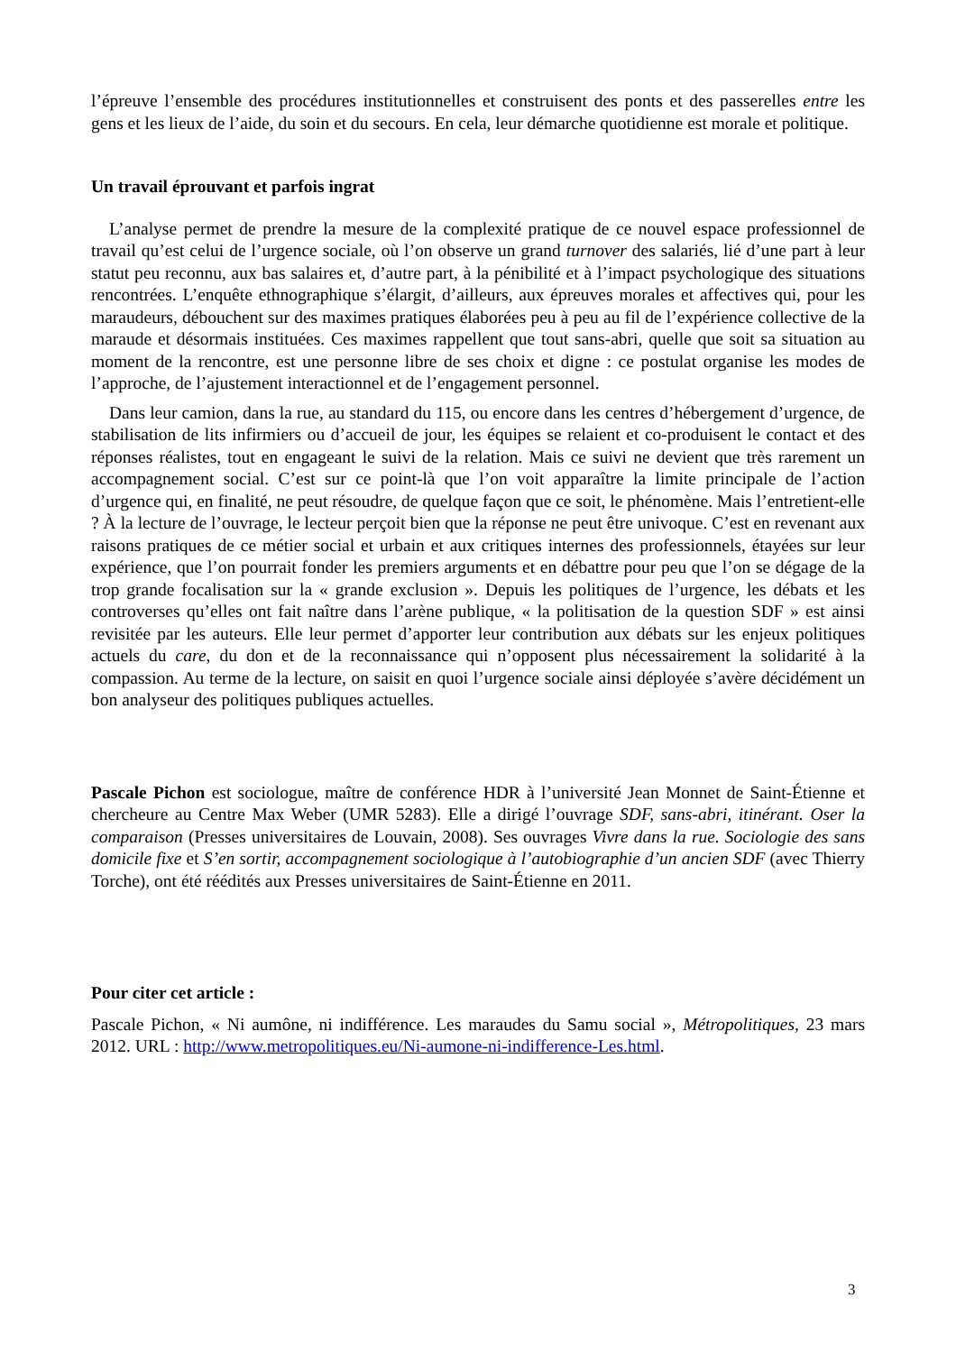l’épreuve l’ensemble des procédures institutionnelles et construisent des ponts et des passerelles entre les gens et les lieux de l’aide, du soin et du secours. En cela, leur démarche quotidienne est morale et politique.
Un travail éprouvant et parfois ingrat
L’analyse permet de prendre la mesure de la complexité pratique de ce nouvel espace professionnel de travail qu’est celui de l’urgence sociale, où l’on observe un grand turnover des salariés, lié d’une part à leur statut peu reconnu, aux bas salaires et, d’autre part, à la pénibilité et à l’impact psychologique des situations rencontrées. L’enquête ethnographique s’élargit, d’ailleurs, aux épreuves morales et affectives qui, pour les maraudeurs, débouchent sur des maximes pratiques élaborées peu à peu au fil de l’expérience collective de la maraude et désormais instituées. Ces maximes rappellent que tout sans-abri, quelle que soit sa situation au moment de la rencontre, est une personne libre de ses choix et digne : ce postulat organise les modes de l’approche, de l’ajustement interactionnel et de l’engagement personnel.
Dans leur camion, dans la rue, au standard du 115, ou encore dans les centres d’hébergement d’urgence, de stabilisation de lits infirmiers ou d’accueil de jour, les équipes se relaient et co-produisent le contact et des réponses réalistes, tout en engageant le suivi de la relation. Mais ce suivi ne devient que très rarement un accompagnement social. C’est sur ce point-là que l’on voit apparaître la limite principale de l’action d’urgence qui, en finalité, ne peut résoudre, de quelque façon que ce soit, le phénomène. Mais l’entretient-elle ? À la lecture de l’ouvrage, le lecteur perçoit bien que la réponse ne peut être univoque. C’est en revenant aux raisons pratiques de ce métier social et urbain et aux critiques internes des professionnels, étayées sur leur expérience, que l’on pourrait fonder les premiers arguments et en débattre pour peu que l’on se dégage de la trop grande focalisation sur la « grande exclusion ». Depuis les politiques de l’urgence, les débats et les controverses qu’elles ont fait naître dans l’arène publique, « la politisation de la question SDF » est ainsi revisitée par les auteurs. Elle leur permet d’apporter leur contribution aux débats sur les enjeux politiques actuels du care, du don et de la reconnaissance qui n’opposent plus nécessairement la solidarité à la compassion. Au terme de la lecture, on saisit en quoi l’urgence sociale ainsi déployée s’avère décidément un bon analyseur des politiques publiques actuelles.
Pascale Pichon est sociologue, maître de conférence HDR à l’université Jean Monnet de Saint-Étienne et chercheure au Centre Max Weber (UMR 5283). Elle a dirigé l’ouvrage SDF, sans-abri, itinérant. Oser la comparaison (Presses universitaires de Louvain, 2008). Ses ouvrages Vivre dans la rue. Sociologie des sans domicile fixe et S’en sortir, accompagnement sociologique à l’autobiographie d’un ancien SDF (avec Thierry Torche), ont été réédités aux Presses universitaires de Saint-Étienne en 2011.
Pour citer cet article :
Pascale Pichon, « Ni aumône, ni indifférence. Les maraudes du Samu social », Métropolitiques, 23 mars 2012. URL : http://www.metropolitiques.eu/Ni-aumone-ni-indifference-Les.html.
3